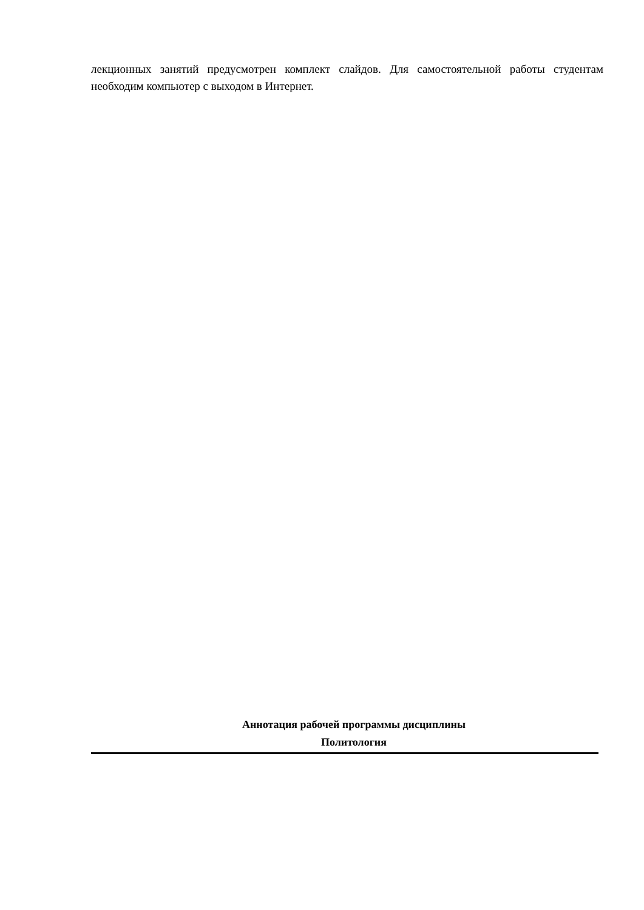лекционных занятий предусмотрен комплект слайдов. Для самостоятельной работы студентам необходим компьютер с выходом в Интернет.
Аннотация рабочей программы дисциплины
Политология